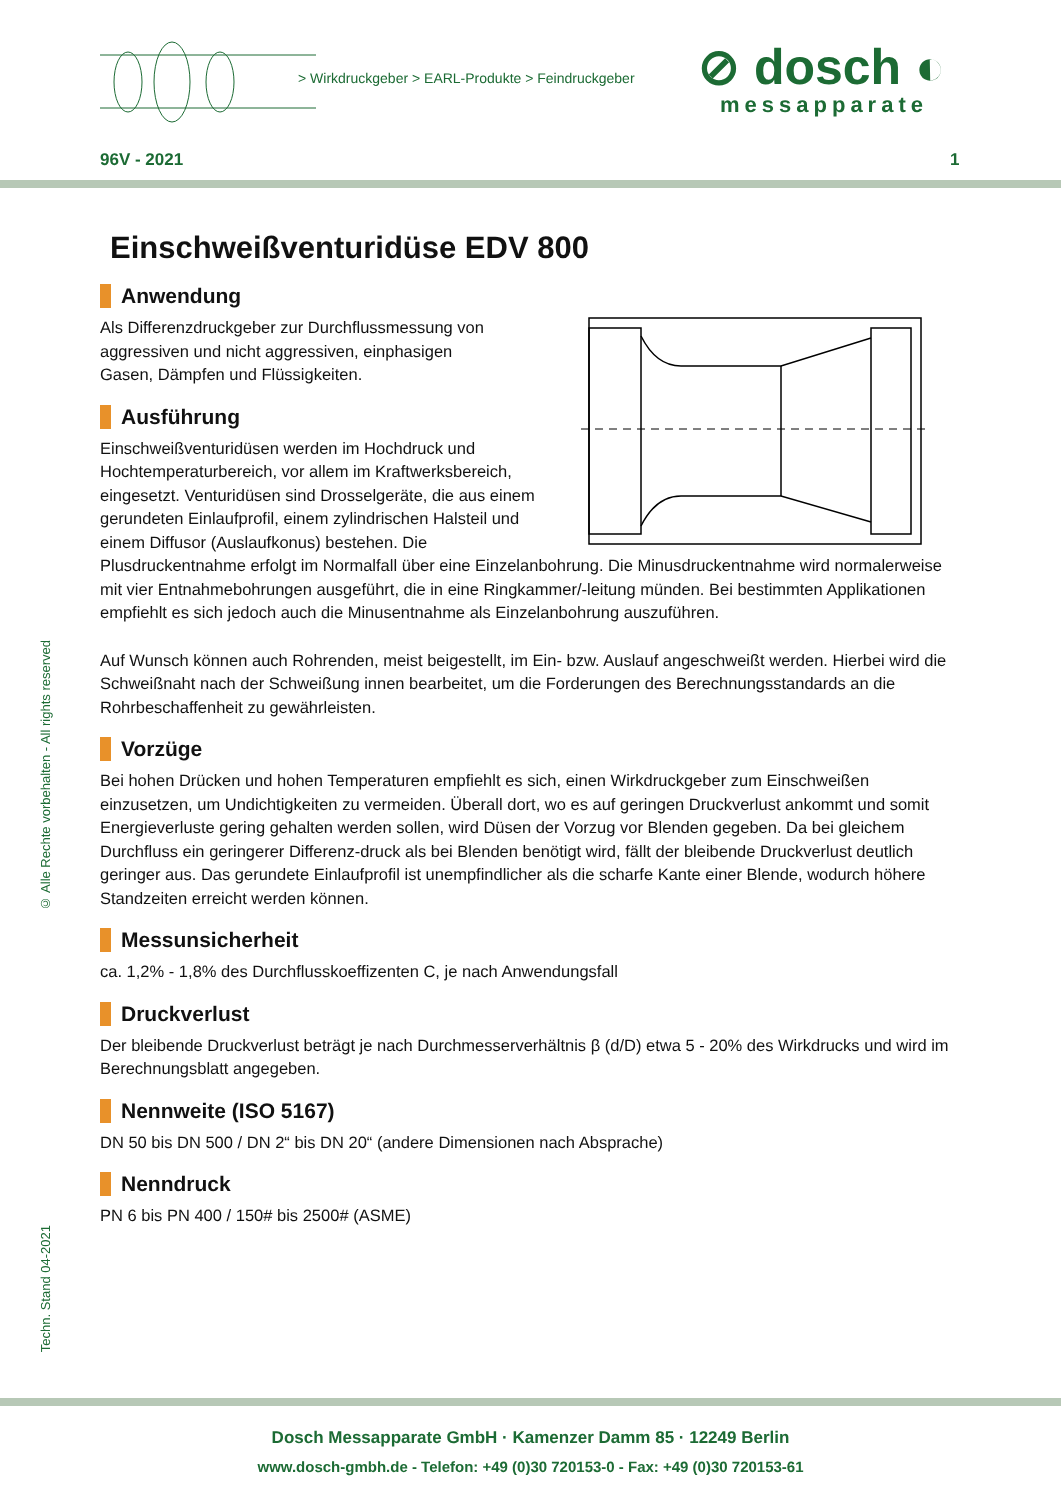> Wirkdruckgeber > EARL-Produkte > Feindruckgeber
⊘ dosch ◐
messapparate
96V - 2021 1
© Alle Rechte vorbehalten - All rights reserved
Techn. Stand 04-2021
Einschweißventuridüse EDV 800
Anwendung
Als Differenzdruckgeber zur Durchflussmessung von
aggressiven und nicht aggressiven, einphasigen
Gasen, Dämpfen und Flüssigkeiten.
Ausführung
Einschweißventuridüsen werden im Hochdruck und Hochtemperaturbereich, vor allem im Kraftwerksbereich, eingesetzt. Venturidüsen sind Drosselgeräte, die aus einem gerundeten Einlaufprofil, einem zylindrischen Halsteil und einem Diffusor (Auslaufkonus) bestehen. Die Plusdruckentnahme erfolgt im Normalfall über eine Einzelanbohrung. Die Minusdruckentnahme wird normalerweise mit vier Entnahmebohrungen ausgeführt, die in eine Ringkammer/-leitung münden. Bei bestimmten Applikationen empfiehlt es sich jedoch auch die Minusentnahme als Einzelanbohrung auszuführen.
Auf Wunsch können auch Rohrenden, meist beigestellt, im Ein- bzw. Auslauf angeschweißt werden. Hierbei wird die Schweißnaht nach der Schweißung innen bearbeitet, um die Forderungen des Berechnungsstandards an die Rohrbeschaffenheit zu gewährleisten.
Vorzüge
Bei hohen Drücken und hohen Temperaturen empfiehlt es sich, einen Wirkdruckgeber zum Einschweißen einzusetzen, um Undichtigkeiten zu vermeiden. Überall dort, wo es auf geringen Druckverlust ankommt und somit Energieverluste gering gehalten werden sollen, wird Düsen der Vorzug vor Blenden gegeben. Da bei gleichem Durchfluss ein geringerer Differenz-druck als bei Blenden benötigt wird, fällt der bleibende Druckverlust deutlich geringer aus. Das gerundete Einlaufprofil ist unempfindlicher als die scharfe Kante einer Blende, wodurch höhere Standzeiten erreicht werden können.
Messunsicherheit
ca. 1,2% - 1,8% des Durchflusskoeffizenten C, je nach Anwendungsfall
Druckverlust
Der bleibende Druckverlust beträgt je nach Durchmesserverhältnis β (d/D) etwa 5 - 20% des Wirkdrucks und wird im Berechnungsblatt angegeben.
Nennweite (ISO 5167)
DN 50 bis DN 500 / DN 2“ bis DN 20“ (andere Dimensionen nach Absprache)
Nenndruck
PN 6 bis PN 400 / 150# bis 2500# (ASME)
Dosch Messapparate GmbH · Kamenzer Damm 85 · 12249 Berlin
www.dosch-gmbh.de - Telefon: +49 (0)30 720153-0 - Fax: +49 (0)30 720153-61